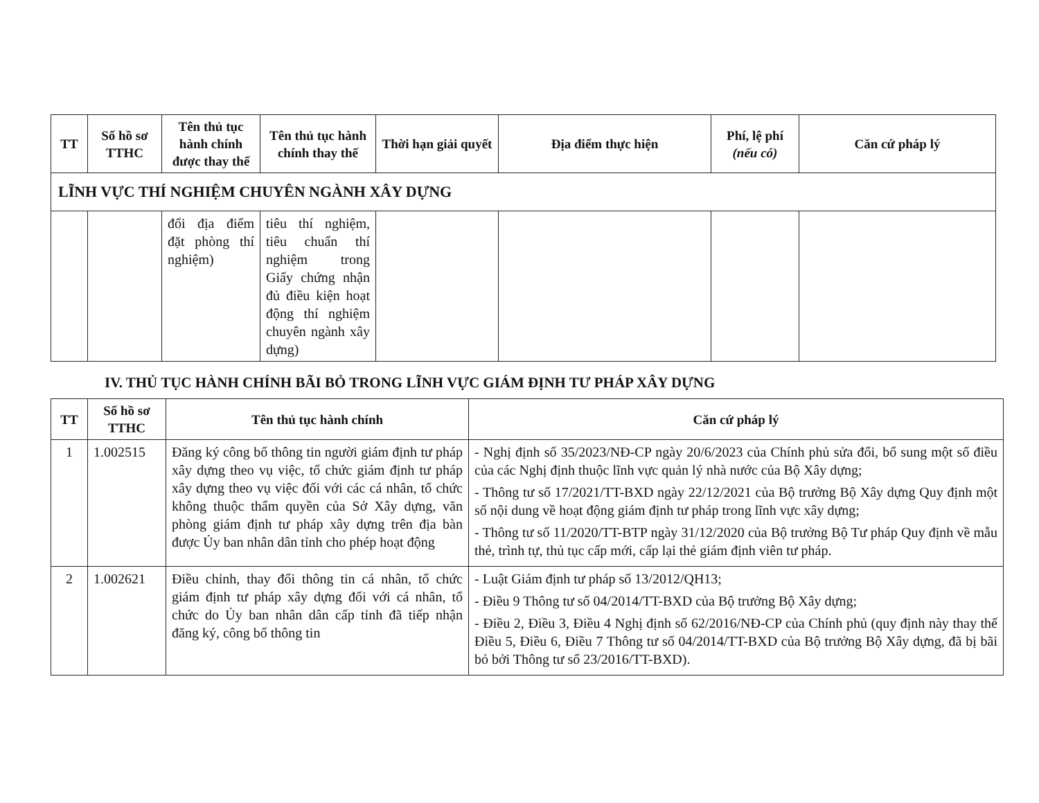| TT | Số hồ sơ TTHC | Tên thủ tục hành chính được thay thế | Tên thủ tục hành chính thay thế | Thời hạn giải quyết | Địa điểm thực hiện | Phí, lệ phí (nếu có) | Căn cứ pháp lý |
| --- | --- | --- | --- | --- | --- | --- | --- |
| LĨNH VỰC THÍ NGHIỆM CHUYÊN NGÀNH XÂY DỰNG | | | | | | | |
| | | đổi địa điểm đặt phòng thí nghiệm) | tiêu thí nghiệm, tiêu chuẩn thí nghiệm trong Giấy chứng nhận đủ điều kiện hoạt động thí nghiệm chuyên ngành xây dựng) | | | | |
IV. THỦ TỤC HÀNH CHÍNH BÃI BỎ TRONG LĨNH VỰC GIÁM ĐỊNH TƯ PHÁP XÂY DỰNG
| TT | Số hồ sơ TTHC | Tên thủ tục hành chính | Căn cứ pháp lý |
| --- | --- | --- | --- |
| 1 | 1.002515 | Đăng ký công bố thông tin người giám định tư pháp xây dựng theo vụ việc, tổ chức giám định tư pháp xây dựng theo vụ việc đối với các cá nhân, tổ chức không thuộc thẩm quyền của Sở Xây dựng, văn phòng giám định tư pháp xây dựng trên địa bàn được Ủy ban nhân dân tỉnh cho phép hoạt động | - Nghị định số 35/2023/NĐ-CP ngày 20/6/2023 của Chính phủ sửa đổi, bổ sung một số điều của các Nghị định thuộc lĩnh vực quản lý nhà nước của Bộ Xây dựng; - Thông tư số 17/2021/TT-BXD ngày 22/12/2021 của Bộ trưởng Bộ Xây dựng Quy định một số nội dung về hoạt động giám định tư pháp trong lĩnh vực xây dựng; - Thông tư số 11/2020/TT-BTP ngày 31/12/2020 của Bộ trưởng Bộ Tư pháp Quy định về mẫu thẻ, trình tự, thủ tục cấp mới, cấp lại thẻ giám định viên tư pháp. |
| 2 | 1.002621 | Điều chỉnh, thay đổi thông tin cá nhân, tổ chức giám định tư pháp xây dựng đối với cá nhân, tổ chức do Ủy ban nhân dân cấp tỉnh đã tiếp nhận đăng ký, công bố thông tin | - Luật Giám định tư pháp số 13/2012/QH13; - Điều 9 Thông tư số 04/2014/TT-BXD của Bộ trưởng Bộ Xây dựng; - Điều 2, Điều 3, Điều 4 Nghị định số 62/2016/NĐ-CP của Chính phủ (quy định này thay thế Điều 5, Điều 6, Điều 7 Thông tư số 04/2014/TT-BXD của Bộ trưởng Bộ Xây dựng, đã bị bãi bỏ bởi Thông tư số 23/2016/TT-BXD). |